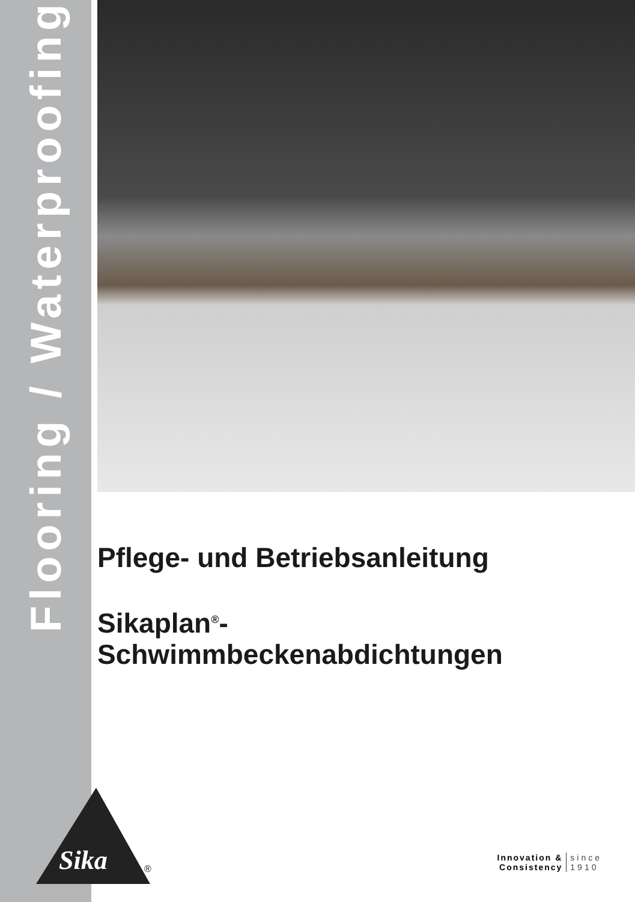Flooring / Waterproofing
Pflege- und Betriebsanleitung
Sikaplan<sup>®</sup>-
Schwimmbeckenabdichtungen
Sika
®
Innovation &
Consistency
since
1910